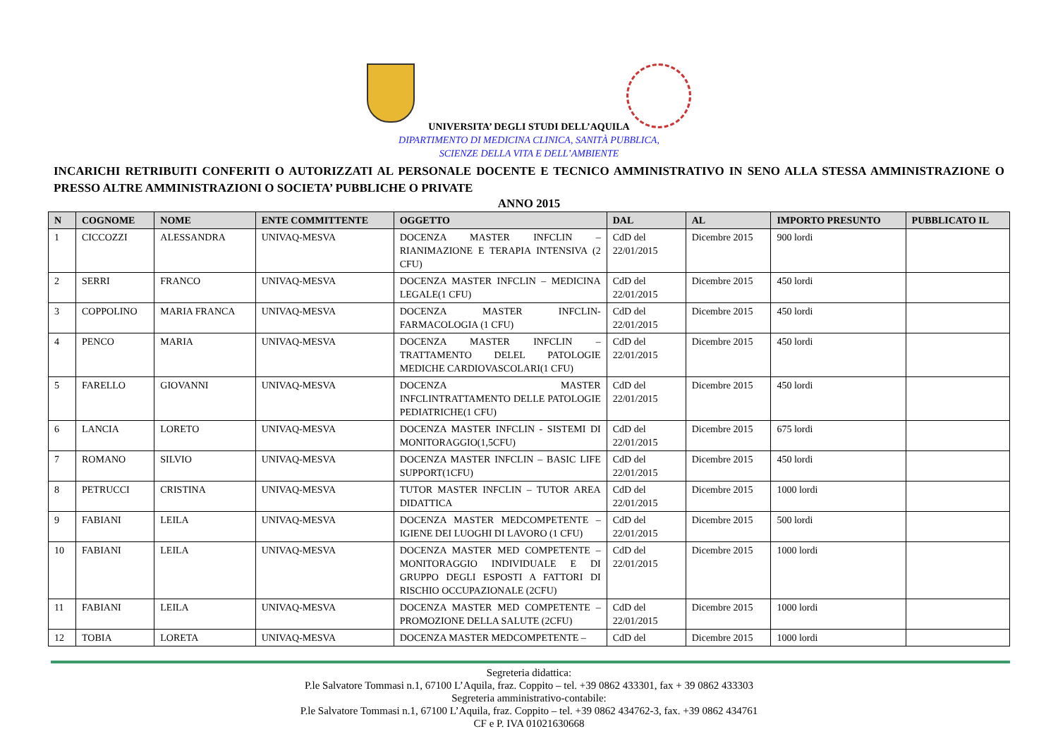UNIVERSITA’ DEGLI STUDI DELL’AQUILA
DIPARTIMENTO DI MEDICINA CLINICA, SANITÀ PUBBLICA,
SCIENZE DELLA VITA E DELL’AMBIENTE
INCARICHI RETRIBUITI CONFERITI O AUTORIZZATI AL PERSONALE DOCENTE E TECNICO AMMINISTRATIVO IN SENO ALLA STESSA AMMINISTRAZIONE O PRESSO ALTRE AMMINISTRAZIONI O SOCIETA’ PUBBLICHE O PRIVATE
ANNO 2015
| N | COGNOME | NOME | ENTE COMMITTENTE | OGGETTO | DAL | AL | IMPORTO PRESUNTO | PUBBLICATO IL |
| --- | --- | --- | --- | --- | --- | --- | --- | --- |
| 1 | CICCOZZI | ALESSANDRA | UNIVAQ-MESVA | DOCENZA MASTER INFCLIN – RIANIMAZIONE E TERAPIA INTENSIVA (2 CFU) | CdD del 22/01/2015 | Dicembre 2015 | 900 lordi | |
| 2 | SERRI | FRANCO | UNIVAQ-MESVA | DOCENZA MASTER INFCLIN – MEDICINA LEGALE(1 CFU) | CdD del 22/01/2015 | Dicembre 2015 | 450 lordi | |
| 3 | COPPOLINO | MARIA FRANCA | UNIVAQ-MESVA | DOCENZA MASTER INFCLIN-FARMACOLOGIA (1 CFU) | CdD del 22/01/2015 | Dicembre 2015 | 450 lordi | |
| 4 | PENCO | MARIA | UNIVAQ-MESVA | DOCENZA MASTER INFCLIN – TRATTAMENTO DELEL PATOLOGIE MEDICHE CARDIOVASCOLARI(1 CFU) | CdD del 22/01/2015 | Dicembre 2015 | 450 lordi | |
| 5 | FARELLO | GIOVANNI | UNIVAQ-MESVA | DOCENZA MASTER INFCLINTRATTAMENTO DELLE PATOLOGIE PEDIATRICHE(1 CFU) | CdD del 22/01/2015 | Dicembre 2015 | 450 lordi | |
| 6 | LANCIA | LORETO | UNIVAQ-MESVA | DOCENZA MASTER INFCLIN - SISTEMI DI MONITORAGGIO(1,5CFU) | CdD del 22/01/2015 | Dicembre 2015 | 675 lordi | |
| 7 | ROMANO | SILVIO | UNIVAQ-MESVA | DOCENZA MASTER INFCLIN – BASIC LIFE SUPPORT(1CFU) | CdD del 22/01/2015 | Dicembre 2015 | 450 lordi | |
| 8 | PETRUCCI | CRISTINA | UNIVAQ-MESVA | TUTOR MASTER INFCLIN – TUTOR AREA DIDATTICA | CdD del 22/01/2015 | Dicembre 2015 | 1000 lordi | |
| 9 | FABIANI | LEILA | UNIVAQ-MESVA | DOCENZA MASTER MEDCOMPETENTE – IGIENE DEI LUOGHI DI LAVORO (1 CFU) | CdD del 22/01/2015 | Dicembre 2015 | 500 lordi | |
| 10 | FABIANI | LEILA | UNIVAQ-MESVA | DOCENZA MASTER MED COMPETENTE – MONITORAGGIO INDIVIDUALE E DI GRUPPO DEGLI ESPOSTI A FATTORI DI RISCHIO OCCUPAZIONALE (2CFU) | CdD del 22/01/2015 | Dicembre 2015 | 1000 lordi | |
| 11 | FABIANI | LEILA | UNIVAQ-MESVA | DOCENZA MASTER MED COMPETENTE – PROMOZIONE DELLA SALUTE (2CFU) | CdD del 22/01/2015 | Dicembre 2015 | 1000 lordi | |
| 12 | TOBIA | LORETA | UNIVAQ-MESVA | DOCENZA MASTER MEDCOMPETENTE – | CdD del | Dicembre 2015 | 1000 lordi | |
Segreteria didattica:
P.le Salvatore Tommasi n.1, 67100 L’Aquila, fraz. Coppito – tel. +39 0862 433301, fax + 39 0862 433303
Segreteria amministrativo-contabile:
P.le Salvatore Tommasi n.1, 67100 L’Aquila, fraz. Coppito – tel. +39 0862 434762-3, fax. +39 0862 434761
CF e P. IVA 01021630668